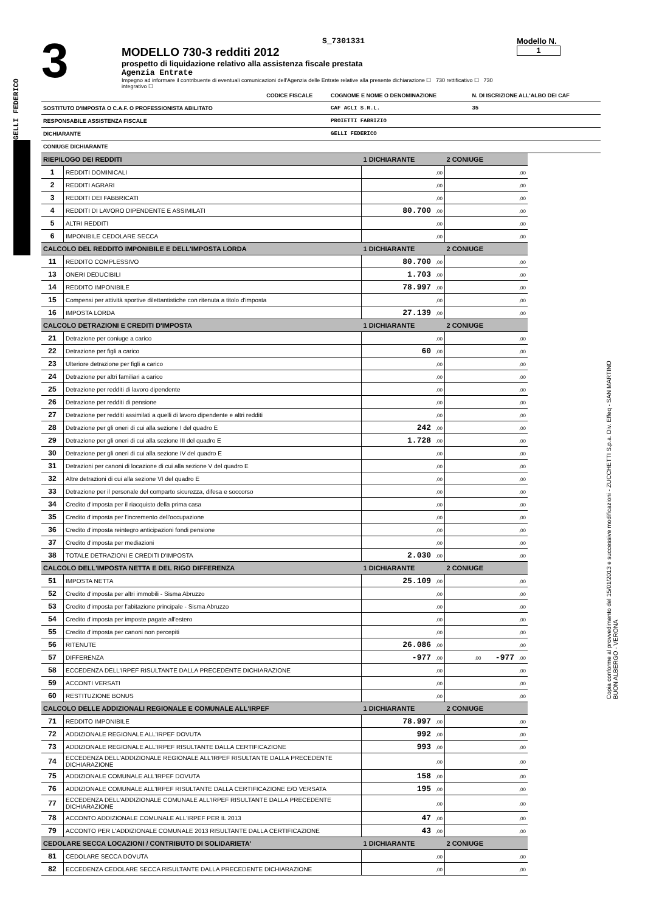GELLI FEDERICO
Copia conforme al provvedimento del 15/01/2013 e successive modificazioni - ZUCCHETTI S.p.a. Div. Effeq - SAN MARTINO BUON ALBERGO - VERONA
3
S_7301331
MODELLO 730-3 redditi 2012
prospetto di liquidazione relativo alla assistenza fiscale prestata
Agenzia Entrate
Impegno ad informare il contribuente di eventuali comunicazioni dell'Agenzia delle Entrate relative alla presente dichiarazione ☐ 730 rettificativo ☐ 730 integrativo ☐
Modello N. 1
| | CODICE FISCALE | COGNOME E NOME O DENOMINAZIONE | N. DI ISCRIZIONE ALL'ALBO DEI CAF |
| SOSTITUTO D'IMPOSTA O C.A.F. O PROFESSIONISTA ABILITATO | | CAF ACLI S.R.L. | 35 |
| RESPONSABILE ASSISTENZA FISCALE | | PROIETTI FABRIZIO | |
| DICHIARANTE | | GELLI FEDERICO | |
| CONIUGE DICHIARANTE | | | |
| RIEPILOGO DEI REDDITI | | 1 DICHIARANTE | 2 CONIUGE |
| --- | --- | --- | --- |
| 1 | REDDITI DOMINICALI | ,00 | ,00 |
| 2 | REDDITI AGRARI | ,00 | ,00 |
| 3 | REDDITI DEI FABBRICATI | ,00 | ,00 |
| 4 | REDDITI DI LAVORO DIPENDENTE E ASSIMILATI | 80.700 ,00 | ,00 |
| 5 | ALTRI REDDITI | ,00 | ,00 |
| 6 | IMPONIBILE CEDOLARE SECCA | ,00 | ,00 |
| CALCOLO DEL REDDITO IMPONIBILE E DELL'IMPOSTA LORDA | | 1 DICHIARANTE | 2 CONIUGE |
| 11 | REDDITO COMPLESSIVO | 80.700 ,00 | ,00 |
| 13 | ONERI DEDUCIBILI | 1.703 ,00 | ,00 |
| 14 | REDDITO IMPONIBILE | 78.997 ,00 | ,00 |
| 15 | Compensi per attività sportive dilettantistiche con ritenuta a titolo d'imposta | ,00 | ,00 |
| 16 | IMPOSTA LORDA | 27.139 ,00 | ,00 |
| CALCOLO DETRAZIONI E CREDITI D'IMPOSTA | | 1 DICHIARANTE | 2 CONIUGE |
| 21 | Detrazione per coniuge a carico | ,00 | ,00 |
| 22 | Detrazione per figli a carico | 60 ,00 | ,00 |
| 23 | Ulteriore detrazione per figli a carico | ,00 | ,00 |
| 24 | Detrazione per altri familiari a carico | ,00 | ,00 |
| 25 | Detrazione per redditi di lavoro dipendente | ,00 | ,00 |
| 26 | Detrazione per redditi di pensione | ,00 | ,00 |
| 27 | Detrazione per redditi assimilati a quelli di lavoro dipendente e altri redditi | ,00 | ,00 |
| 28 | Detrazione per gli oneri di cui alla sezione I del quadro E | 242 ,00 | ,00 |
| 29 | Detrazione per gli oneri di cui alla sezione III del quadro E | 1.728 ,00 | ,00 |
| 30 | Detrazione per gli oneri di cui alla sezione IV del quadro E | ,00 | ,00 |
| 31 | Detrazioni per canoni di locazione di cui alla sezione V del quadro E | ,00 | ,00 |
| 32 | Altre detrazioni di cui alla sezione VI del quadro E | ,00 | ,00 |
| 33 | Detrazione per il personale del comparto sicurezza, difesa e soccorso | ,00 | ,00 |
| 34 | Credito d'imposta per il riacquisto della prima casa | ,00 | ,00 |
| 35 | Credito d'imposta per l'incremento dell'occupazione | ,00 | ,00 |
| 36 | Credito d'imposta reintegro anticipazioni fondi pensione | ,00 | ,00 |
| 37 | Credito d'imposta per mediazioni | ,00 | ,00 |
| 38 | TOTALE DETRAZIONI E CREDITI D'IMPOSTA | 2.030 ,00 | ,00 |
| CALCOLO DELL'IMPOSTA NETTA E DEL RIGO DIFFERENZA | | 1 DICHIARANTE | 2 CONIUGE |
| 51 | IMPOSTA NETTA | 25.109 ,00 | ,00 |
| 52 | Credito d'imposta per altri immobili - Sisma Abruzzo | ,00 | ,00 |
| 53 | Credito d'imposta per l'abitazione principale - Sisma Abruzzo | ,00 | ,00 |
| 54 | Credito d'imposta per imposte pagate all'estero | ,00 | ,00 |
| 55 | Credito d'imposta per canoni non percepiti | ,00 | ,00 |
| 56 | RITENUTE | 26.086 ,00 | ,00 |
| 57 | DIFFERENZA | -977 ,00 | ,00 -977 ,00 |
| 58 | ECCEDENZA DELL'IRPEF RISULTANTE DALLA PRECEDENTE DICHIARAZIONE | ,00 | ,00 |
| 59 | ACCONTI VERSATI | ,00 | ,00 |
| 60 | RESTITUZIONE BONUS | ,00 | ,00 |
| CALCOLO DELLE ADDIZIONALI REGIONALE E COMUNALE ALL'IRPEF | | 1 DICHIARANTE | 2 CONIUGE |
| 71 | REDDITO IMPONIBILE | 78.997 ,00 | ,00 |
| 72 | ADDIZIONALE REGIONALE ALL'IRPEF DOVUTA | 992 ,00 | ,00 |
| 73 | ADDIZIONALE REGIONALE ALL'IRPEF RISULTANTE DALLA CERTIFICAZIONE | 993 ,00 | ,00 |
| 74 | ECCEDENZA DELL'ADDIZIONALE REGIONALE ALL'IRPEF RISULTANTE DALLA PRECEDENTE DICHIARAZIONE | ,00 | ,00 |
| 75 | ADDIZIONALE COMUNALE ALL'IRPEF DOVUTA | 158 ,00 | ,00 |
| 76 | ADDIZIONALE COMUNALE ALL'IRPEF RISULTANTE DALLA CERTIFICAZIONE E/O VERSATA | 195 ,00 | ,00 |
| 77 | ECCEDENZA DELL'ADDIZIONALE COMUNALE ALL'IRPEF RISULTANTE DALLA PRECEDENTE DICHIARAZIONE | ,00 | ,00 |
| 78 | ACCONTO ADDIZIONALE COMUNALE ALL'IRPEF PER IL 2013 | 47 ,00 | ,00 |
| 79 | ACCONTO PER L'ADDIZIONALE COMUNALE 2013 RISULTANTE DALLA CERTIFICAZIONE | 43 ,00 | ,00 |
| CEDOLARE SECCA LOCAZIONI / CONTRIBUTO DI SOLIDARIETA' | | 1 DICHIARANTE | 2 CONIUGE |
| 81 | CEDOLARE SECCA DOVUTA | ,00 | ,00 |
| 82 | ECCEDENZA CEDOLARE SECCA RISULTANTE DALLA PRECEDENTE DICHIARAZIONE | ,00 | ,00 |